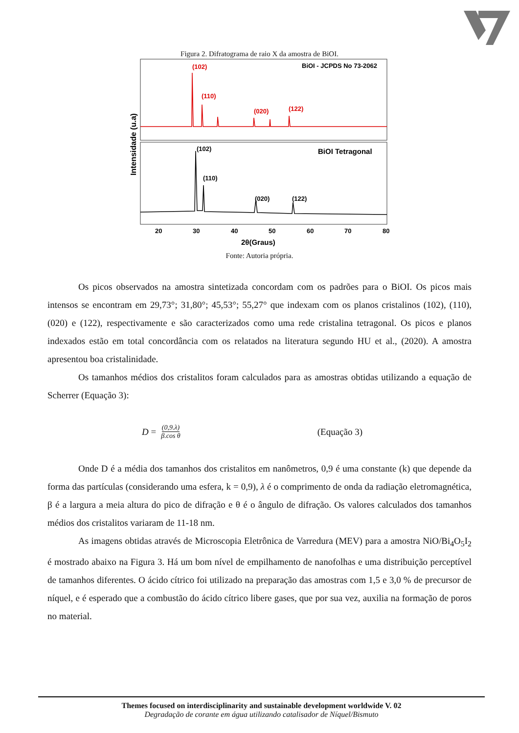Figura 2. Difratograma de raio X da amostra de BiOI.
(102)
(110)
(020)
(122)
BiOI - JCPDS No 73-2062
(102)
(110)
(020)
(122)
BiOI Tetragonal
Intensidade (u.a)
20
30
40
50
60
70
80
2θ(Graus)
Fonte: Autoria própria.
Os picos observados na amostra sintetizada concordam com os padrões para o BiOI. Os picos mais intensos se encontram em 29,73°; 31,80°; 45,53°; 55,27° que indexam com os planos cristalinos (102), (110), (020) e (122), respectivamente e são caracterizados como uma rede cristalina tetragonal. Os picos e planos indexados estão em total concordância com os relatados na literatura segundo HU et al., (2020). A amostra apresentou boa cristalinidade.
Os tamanhos médios dos cristalitos foram calculados para as amostras obtidas utilizando a equação de Scherrer (Equação 3):
D = (0,9.λ) β.cos θ (Equação 3)
Onde D é a média dos tamanhos dos cristalitos em nanômetros, 0,9 é uma constante (k) que depende da forma das partículas (considerando uma esfera, k = 0,9), λ é o comprimento de onda da radiação eletromagnética, β é a largura a meia altura do pico de difração e θ é o ângulo de difração. Os valores calculados dos tamanhos médios dos cristalitos variaram de 11-18 nm.
As imagens obtidas através de Microscopia Eletrônica de Varredura (MEV) para a amostra NiO/Bi<sub>4</sub>O<sub>5</sub>I<sub>2</sub> é mostrado abaixo na Figura 3. Há um bom nível de empilhamento de nanofolhas e uma distribuição perceptível de tamanhos diferentes. O ácido cítrico foi utilizado na preparação das amostras com 1,5 e 3,0 % de precursor de níquel, e é esperado que a combustão do ácido cítrico libere gases, que por sua vez, auxilia na formação de poros no material.
Themes focused on interdisciplinarity and sustainable development worldwide V. 02
Degradação de corante em água utilizando catalisador de Níquel/Bismuto